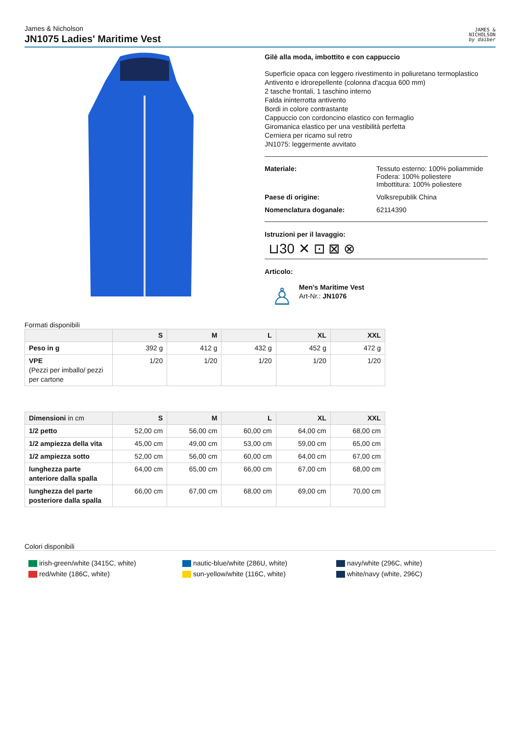James & Nicholson
JN1075 Ladies' Maritime Vest
JAMES &
NICHOLSON
by daiber
Gilè alla moda, imbottito e con cappuccio
Superficie opaca con leggero rivestimento in poliuretano termoplastico
Antivento e idrorepellente (colonna d'acqua 600 mm)
2 tasche frontali, 1 taschino interno
Falda ininterrotta antivento
Bordi in colore contrastante
Cappuccio con cordoncino elastico con fermaglio
Giromanica elastico per una vestibilità perfetta
Cerniera per ricamo sul retro
JN1075: leggermente avvitato
Materiale: Tessuto esterno: 100% poliammide
Fodera: 100% poliestere
Imbottitura: 100% poliestere
Paese di origine: Volksrepublik China
Nomenclatura doganale: 62114390
Istruzioni per il lavaggio:
⊔30 ✕ ⊡ ⊠ ⊗
Articolo:
♙
Men's Maritime Vest
Art-Nr.: JN1076
Formati disponibili
| | S | M | L | XL | XXL |
| --- | --- | --- | --- | --- | --- |
| Peso in g | 392 g | 412 g | 432 g | 452 g | 472 g |
| VPE (Pezzi per imballo/ pezzi per cartone | 1/20 | 1/20 | 1/20 | 1/20 | 1/20 |
| Dimensioni in cm | S | M | L | XL | XXL |
| --- | --- | --- | --- | --- | --- |
| 1/2 petto | 52,00 cm | 56,00 cm | 60,00 cm | 64,00 cm | 68,00 cm |
| 1/2 ampiezza della vita | 45,00 cm | 49,00 cm | 53,00 cm | 59,00 cm | 65,00 cm |
| 1/2 ampiezza sotto | 52,00 cm | 56,00 cm | 60,00 cm | 64,00 cm | 67,00 cm |
| lunghezza parte anteriore dalla spalla | 64,00 cm | 65,00 cm | 66,00 cm | 67,00 cm | 68,00 cm |
| lunghezza del parte posteriore dalla spalla | 66,00 cm | 67,00 cm | 68,00 cm | 69,00 cm | 70,00 cm |
Colori disponibili
irish-green/white (3415C, white)
red/white (186C, white)
nautic-blue/white (286U, white)
sun-yellow/white (116C, white)
navy/white (296C, white)
white/navy (white, 296C)